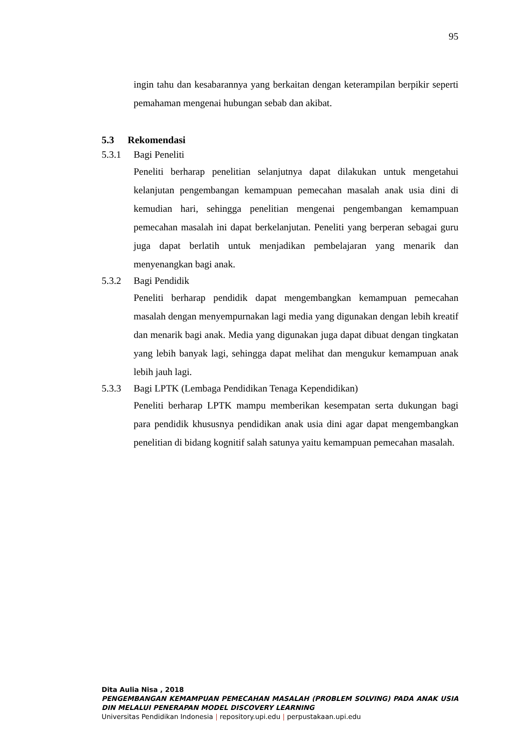95
ingin tahu dan kesabarannya yang berkaitan dengan keterampilan berpikir seperti pemahaman mengenai hubungan sebab dan akibat.
5.3 Rekomendasi
5.3.1 Bagi Peneliti
Peneliti berharap penelitian selanjutnya dapat dilakukan untuk mengetahui kelanjutan pengembangan kemampuan pemecahan masalah anak usia dini di kemudian hari, sehingga penelitian mengenai pengembangan kemampuan pemecahan masalah ini dapat berkelanjutan. Peneliti yang berperan sebagai guru juga dapat berlatih untuk menjadikan pembelajaran yang menarik dan menyenangkan bagi anak.
5.3.2 Bagi Pendidik
Peneliti berharap pendidik dapat mengembangkan kemampuan pemecahan masalah dengan menyempurnakan lagi media yang digunakan dengan lebih kreatif dan menarik bagi anak. Media yang digunakan juga dapat dibuat dengan tingkatan yang lebih banyak lagi, sehingga dapat melihat dan mengukur kemampuan anak lebih jauh lagi.
5.3.3 Bagi LPTK (Lembaga Pendidikan Tenaga Kependidikan)
Peneliti berharap LPTK mampu memberikan kesempatan serta dukungan bagi para pendidik khususnya pendidikan anak usia dini agar dapat mengembangkan penelitian di bidang kognitif salah satunya yaitu kemampuan pemecahan masalah.
Dita Aulia Nisa , 2018
PENGEMBANGAN KEMAMPUAN PEMECAHAN MASALAH (PROBLEM SOLVING) PADA ANAK USIA DIN MELALUI PENERAPAN MODEL DISCOVERY LEARNING
Universitas Pendidikan Indonesia | repository.upi.edu | perpustakaan.upi.edu